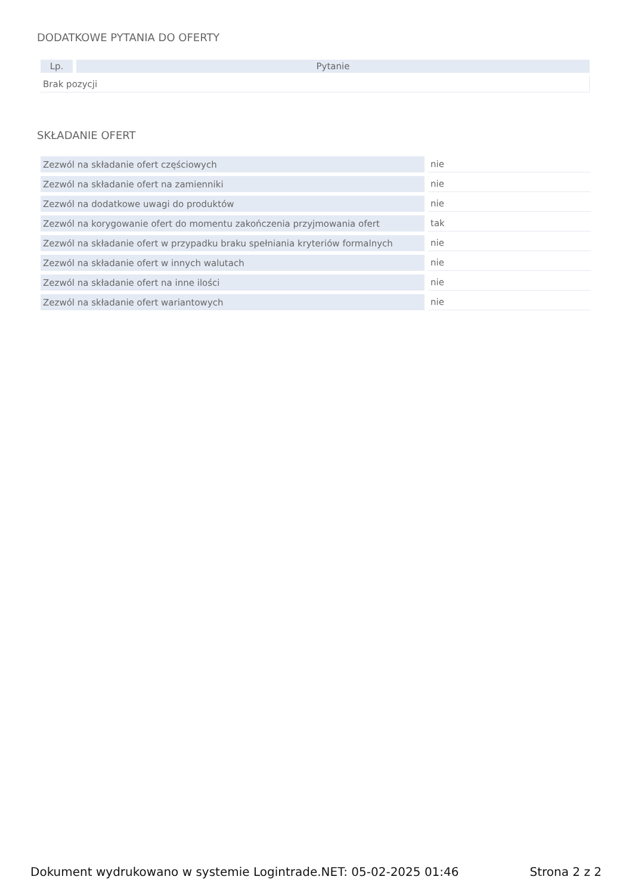DODATKOWE PYTANIA DO OFERTY
| Lp. | Pytanie |
| --- | --- |
| Brak pozycji | |
SKŁADANIE OFERT
| Zezwól na składanie ofert częściowych | nie |
| Zezwól na składanie ofert na zamienniki | nie |
| Zezwól na dodatkowe uwagi do produktów | nie |
| Zezwól na korygowanie ofert do momentu zakończenia przyjmowania ofert | tak |
| Zezwól na składanie ofert w przypadku braku spełniania kryteriów formalnych | nie |
| Zezwól na składanie ofert w innych walutach | nie |
| Zezwól na składanie ofert na inne ilości | nie |
| Zezwól na składanie ofert wariantowych | nie |
Dokument wydrukowano w systemie Logintrade.NET: 05-02-2025 01:46 Strona 2 z 2